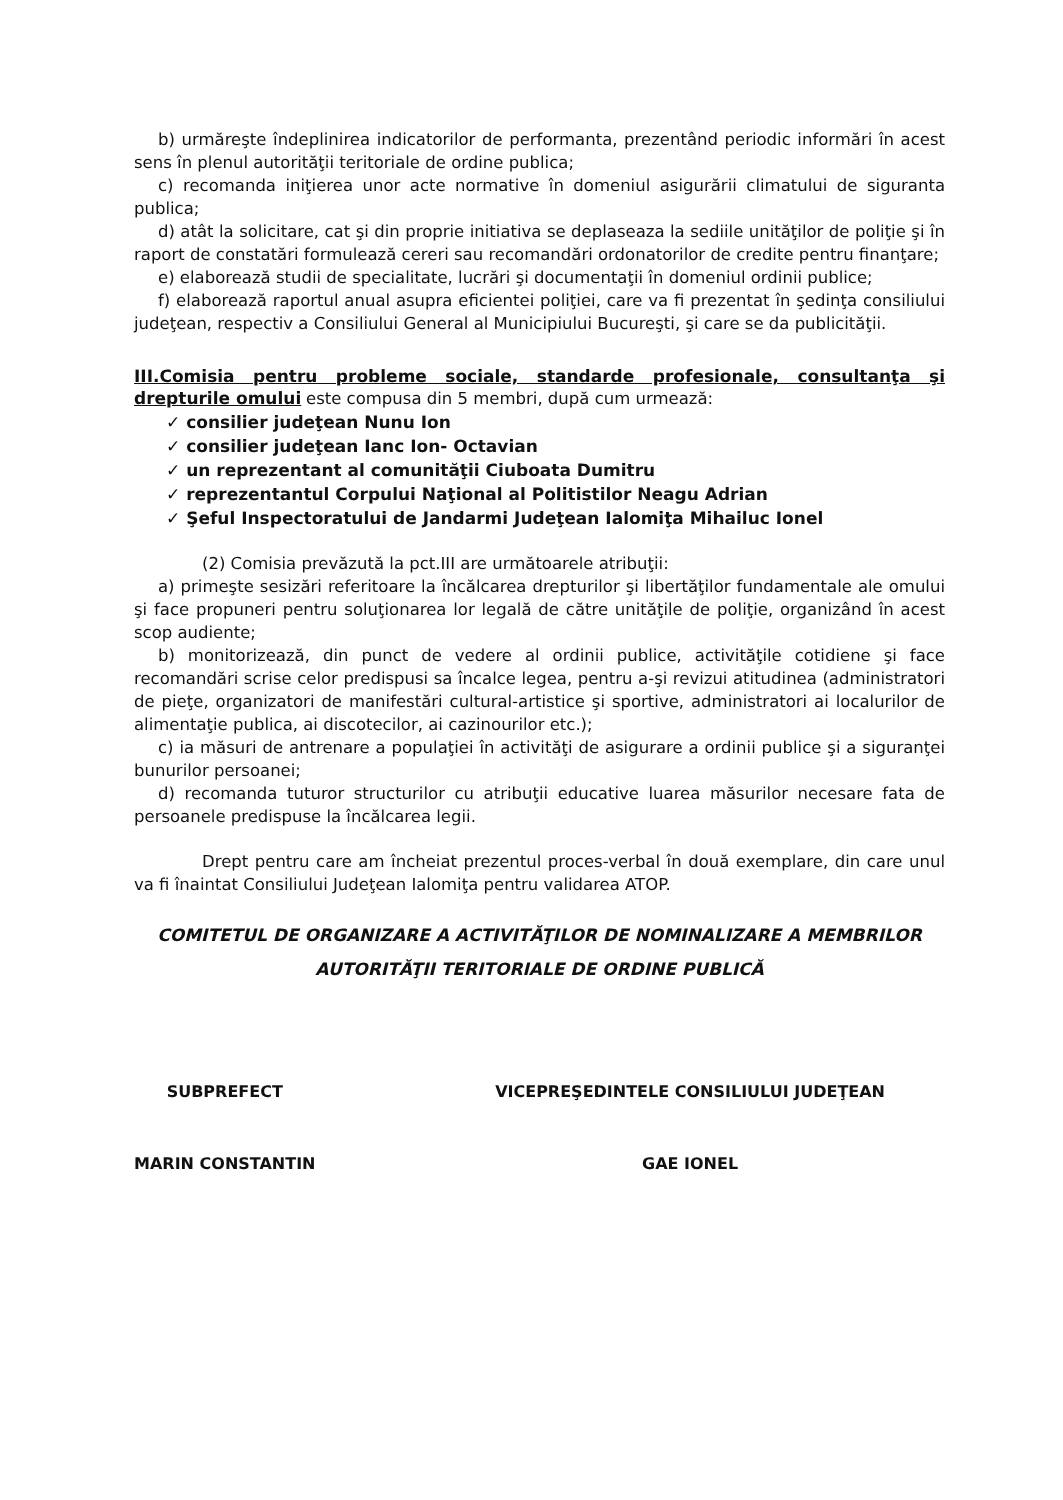b) urmăreşte îndeplinirea indicatorilor de performanta, prezentând periodic informări în acest sens în plenul autorităţii teritoriale de ordine publica;
c) recomanda iniţierea unor acte normative în domeniul asigurării climatului de siguranta publica;
d) atât la solicitare, cat şi din proprie initiativa se deplaseaza la sediile unităţilor de poliţie şi în raport de constatări formulează cereri sau recomandări ordonatorilor de credite pentru finanţare;
e) elaborează studii de specialitate, lucrări şi documentaţii în domeniul ordinii publice;
f) elaborează raportul anual asupra eficientei poliţiei, care va fi prezentat în şedinţa consiliului judeţean, respectiv a Consiliului General al Municipiului Bucureşti, şi care se da publicităţii.
III.Comisia pentru probleme sociale, standarde profesionale, consultanţa şi drepturile omului
este compusa din 5 membri, după cum urmează:
✓ consilier judeţean Nunu Ion
✓ consilier judeţean Ianc Ion- Octavian
✓ un reprezentant al comunităţii Ciuboata Dumitru
✓ reprezentantul Corpului Naţional al Politistilor Neagu Adrian
✓ Şeful Inspectoratului de Jandarmi Judeţean Ialomiţa Mihailuc Ionel
(2) Comisia prevăzută la pct.III are următoarele atribuţii:
a) primeşte sesizări referitoare la încălcarea drepturilor şi libertăţilor fundamentale ale omului şi face propuneri pentru soluţionarea lor legală de către unităţile de poliţie, organizând în acest scop audiente;
b) monitorizează, din punct de vedere al ordinii publice, activităţile cotidiene şi face recomandări scrise celor predispusi sa încalce legea, pentru a-şi revizui atitudinea (administratori de pieţe, organizatori de manifestări cultural-artistice şi sportive, administratori ai localurilor de alimentaţie publica, ai discotecilor, ai cazinourilor etc.);
c) ia măsuri de antrenare a populaţiei în activităţi de asigurare a ordinii publice şi a siguranţei bunurilor persoanei;
d) recomanda tuturor structurilor cu atribuţii educative luarea măsurilor necesare fata de persoanele predispuse la încălcarea legii.
Drept pentru care am încheiat prezentul proces-verbal în două exemplare, din care unul va fi înaintat Consiliului Judeţean Ialomiţa pentru validarea ATOP.
COMITETUL DE ORGANIZARE A ACTIVITĂŢILOR DE NOMINALIZARE A MEMBRILOR
AUTORITĂŢII TERITORIALE DE ORDINE PUBLICĂ
SUBPREFECT
MARIN CONSTANTIN
VICEPREŞEDINTELE CONSILIULUI JUDEŢEAN
GAE IONEL